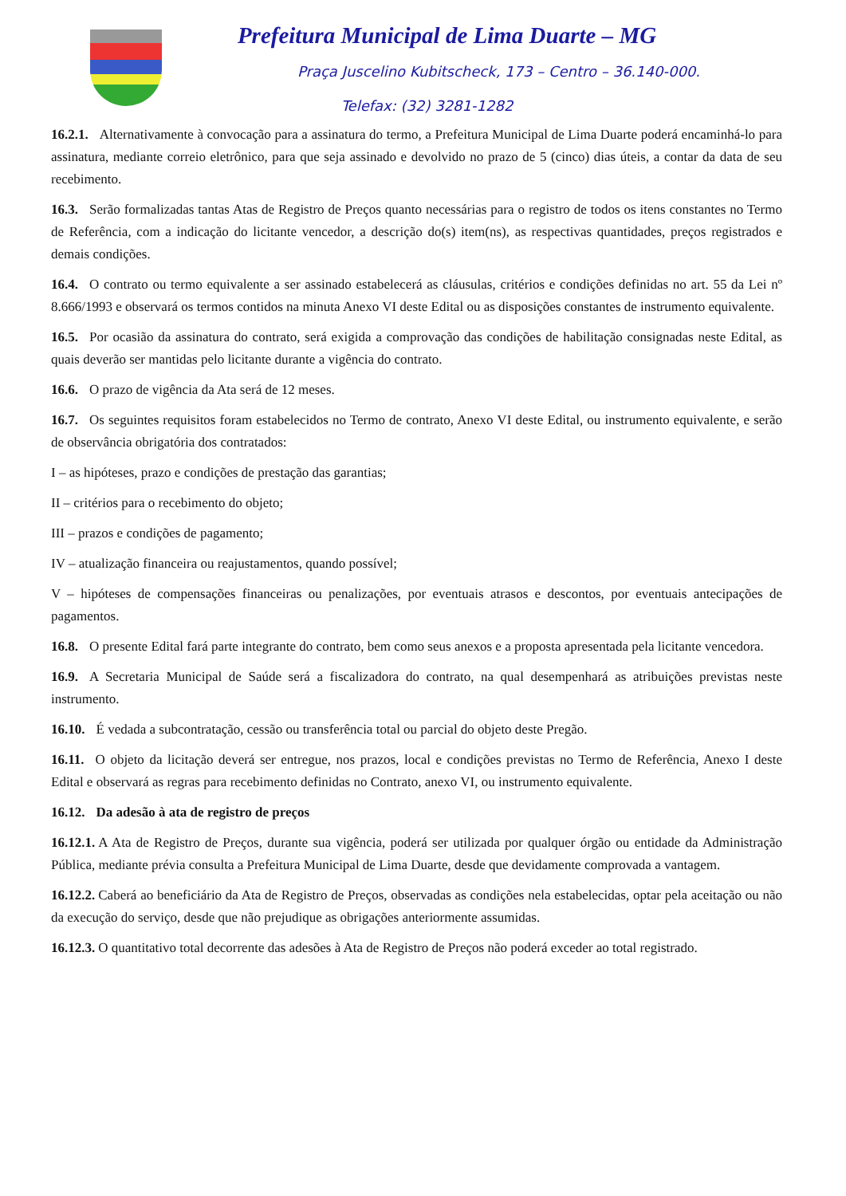Prefeitura Municipal de Lima Duarte – MG
Praça Juscelino Kubitscheck, 173 – Centro – 36.140-000.
Telefax: (32) 3281-1282
16.2.1. Alternativamente à convocação para a assinatura do termo, a Prefeitura Municipal de Lima Duarte poderá encaminhá-lo para assinatura, mediante correio eletrônico, para que seja assinado e devolvido no prazo de 5 (cinco) dias úteis, a contar da data de seu recebimento.
16.3. Serão formalizadas tantas Atas de Registro de Preços quanto necessárias para o registro de todos os itens constantes no Termo de Referência, com a indicação do licitante vencedor, a descrição do(s) item(ns), as respectivas quantidades, preços registrados e demais condições.
16.4. O contrato ou termo equivalente a ser assinado estabelecerá as cláusulas, critérios e condições definidas no art. 55 da Lei nº 8.666/1993 e observará os termos contidos na minuta Anexo VI deste Edital ou as disposições constantes de instrumento equivalente.
16.5. Por ocasião da assinatura do contrato, será exigida a comprovação das condições de habilitação consignadas neste Edital, as quais deverão ser mantidas pelo licitante durante a vigência do contrato.
16.6. O prazo de vigência da Ata será de 12 meses.
16.7. Os seguintes requisitos foram estabelecidos no Termo de contrato, Anexo VI deste Edital, ou instrumento equivalente, e serão de observância obrigatória dos contratados:
I – as hipóteses, prazo e condições de prestação das garantias;
II – critérios para o recebimento do objeto;
III – prazos e condições de pagamento;
IV – atualização financeira ou reajustamentos, quando possível;
V – hipóteses de compensações financeiras ou penalizações, por eventuais atrasos e descontos, por eventuais antecipações de pagamentos.
16.8. O presente Edital fará parte integrante do contrato, bem como seus anexos e a proposta apresentada pela licitante vencedora.
16.9. A Secretaria Municipal de Saúde será a fiscalizadora do contrato, na qual desempenhará as atribuições previstas neste instrumento.
16.10. É vedada a subcontratação, cessão ou transferência total ou parcial do objeto deste Pregão.
16.11. O objeto da licitação deverá ser entregue, nos prazos, local e condições previstas no Termo de Referência, Anexo I deste Edital e observará as regras para recebimento definidas no Contrato, anexo VI, ou instrumento equivalente.
16.12. Da adesão à ata de registro de preços
16.12.1. A Ata de Registro de Preços, durante sua vigência, poderá ser utilizada por qualquer órgão ou entidade da Administração Pública, mediante prévia consulta a Prefeitura Municipal de Lima Duarte, desde que devidamente comprovada a vantagem.
16.12.2. Caberá ao beneficiário da Ata de Registro de Preços, observadas as condições nela estabelecidas, optar pela aceitação ou não da execução do serviço, desde que não prejudique as obrigações anteriormente assumidas.
16.12.3. O quantitativo total decorrente das adesões à Ata de Registro de Preços não poderá exceder ao total registrado.